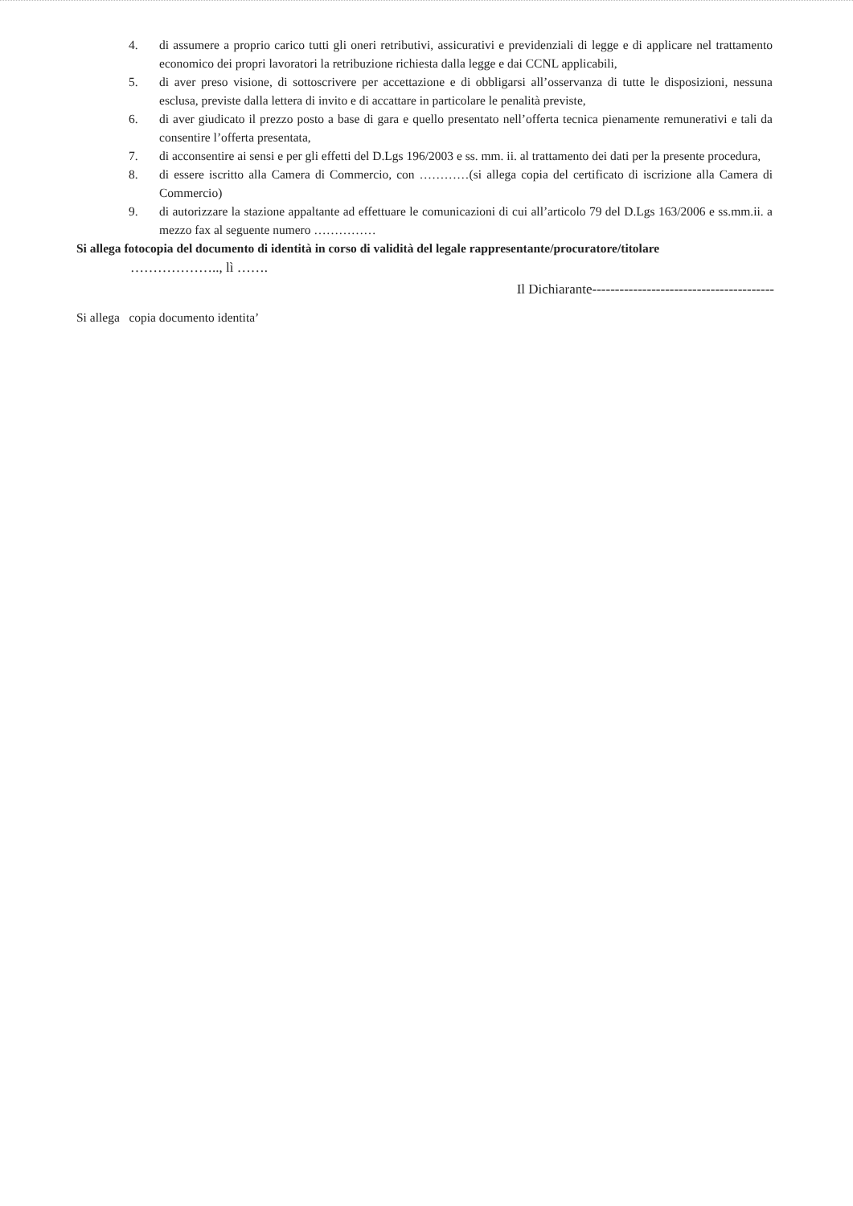4. di assumere a proprio carico tutti gli oneri retributivi, assicurativi e previdenziali di legge e di applicare nel trattamento economico dei propri lavoratori la retribuzione richiesta dalla legge e dai CCNL applicabili,
5. di aver preso visione, di sottoscrivere per accettazione e di obbligarsi all’osservanza di tutte le disposizioni, nessuna esclusa, previste dalla lettera di invito e di accattare in particolare le penalità previste,
6. di aver giudicato il prezzo posto a base di gara e quello presentato nell’offerta tecnica pienamente remunerativi e tali da consentire l’offerta presentata,
7. di acconsentire ai sensi e per gli effetti del D.Lgs 196/2003 e ss. mm. ii. al trattamento dei dati per la presente procedura,
8. di essere iscritto alla Camera di Commercio, con …………(si allega copia del certificato di iscrizione alla Camera di Commercio)
9. di autorizzare la stazione appaltante ad effettuare le comunicazioni di cui all’articolo 79 del D.Lgs 163/2006 e ss.mm.ii. a mezzo fax al seguente numero ……………
Si allega fotocopia del documento di identità in corso di validità del legale rappresentante/procuratore/titolare
……………….., lì …….
Il Dichiarante----------------------------------------
Si allega copia documento identita’